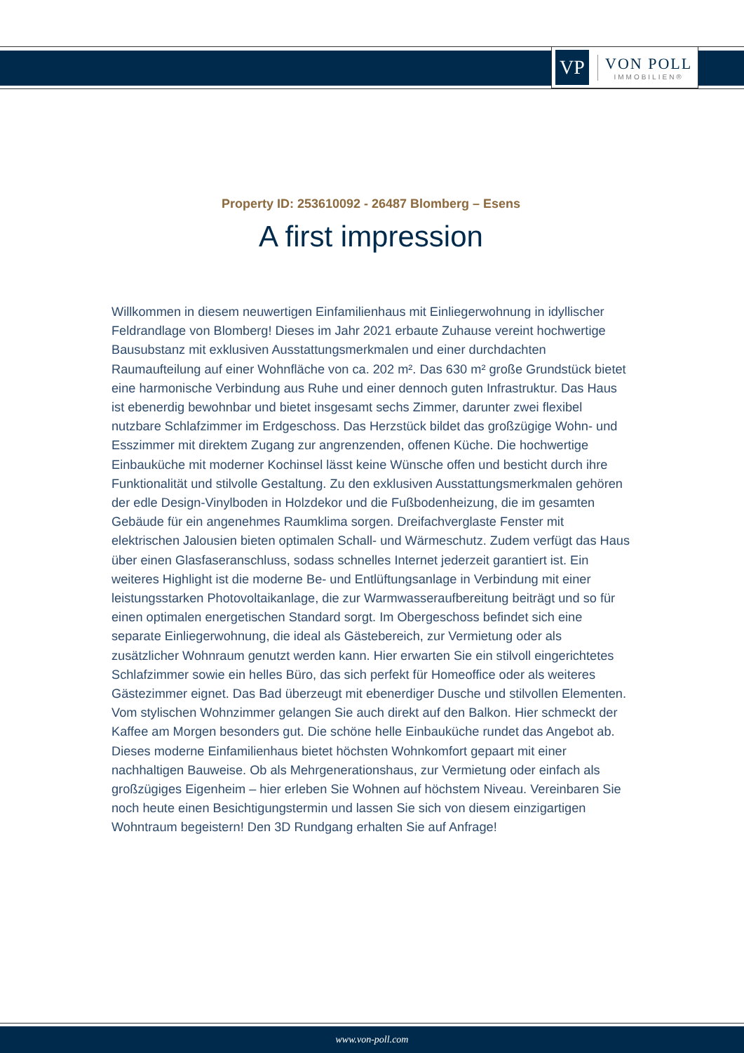VP
VON POLL
IMMOBILIEN®
Property ID: 253610092 - 26487 Blomberg – Esens
A first impression
Willkommen in diesem neuwertigen Einfamilienhaus mit Einliegerwohnung in idyllischer Feldrandlage von Blomberg! Dieses im Jahr 2021 erbaute Zuhause vereint hochwertige Bausubstanz mit exklusiven Ausstattungsmerkmalen und einer durchdachten Raumaufteilung auf einer Wohnfläche von ca. 202 m². Das 630 m² große Grundstück bietet eine harmonische Verbindung aus Ruhe und einer dennoch guten Infrastruktur. Das Haus ist ebenerdig bewohnbar und bietet insgesamt sechs Zimmer, darunter zwei flexibel nutzbare Schlafzimmer im Erdgeschoss. Das Herzstück bildet das großzügige Wohn- und Esszimmer mit direktem Zugang zur angrenzenden, offenen Küche. Die hochwertige Einbauküche mit moderner Kochinsel lässt keine Wünsche offen und besticht durch ihre Funktionalität und stilvolle Gestaltung. Zu den exklusiven Ausstattungsmerkmalen gehören der edle Design-Vinylboden in Holzdekor und die Fußbodenheizung, die im gesamten Gebäude für ein angenehmes Raumklima sorgen. Dreifachverglaste Fenster mit elektrischen Jalousien bieten optimalen Schall- und Wärmeschutz. Zudem verfügt das Haus über einen Glasfaseranschluss, sodass schnelles Internet jederzeit garantiert ist. Ein weiteres Highlight ist die moderne Be- und Entlüftungsanlage in Verbindung mit einer leistungsstarken Photovoltaikanlage, die zur Warmwasseraufbereitung beiträgt und so für einen optimalen energetischen Standard sorgt. Im Obergeschoss befindet sich eine separate Einliegerwohnung, die ideal als Gästebereich, zur Vermietung oder als zusätzlicher Wohnraum genutzt werden kann. Hier erwarten Sie ein stilvoll eingerichtetes Schlafzimmer sowie ein helles Büro, das sich perfekt für Homeoffice oder als weiteres Gästezimmer eignet. Das Bad überzeugt mit ebenerdiger Dusche und stilvollen Elementen. Vom stylischen Wohnzimmer gelangen Sie auch direkt auf den Balkon. Hier schmeckt der Kaffee am Morgen besonders gut. Die schöne helle Einbauküche rundet das Angebot ab. Dieses moderne Einfamilienhaus bietet höchsten Wohnkomfort gepaart mit einer nachhaltigen Bauweise. Ob als Mehrgenerationshaus, zur Vermietung oder einfach als großzügiges Eigenheim – hier erleben Sie Wohnen auf höchstem Niveau. Vereinbaren Sie noch heute einen Besichtigungstermin und lassen Sie sich von diesem einzigartigen Wohntraum begeistern! Den 3D Rundgang erhalten Sie auf Anfrage!
www.von-poll.com